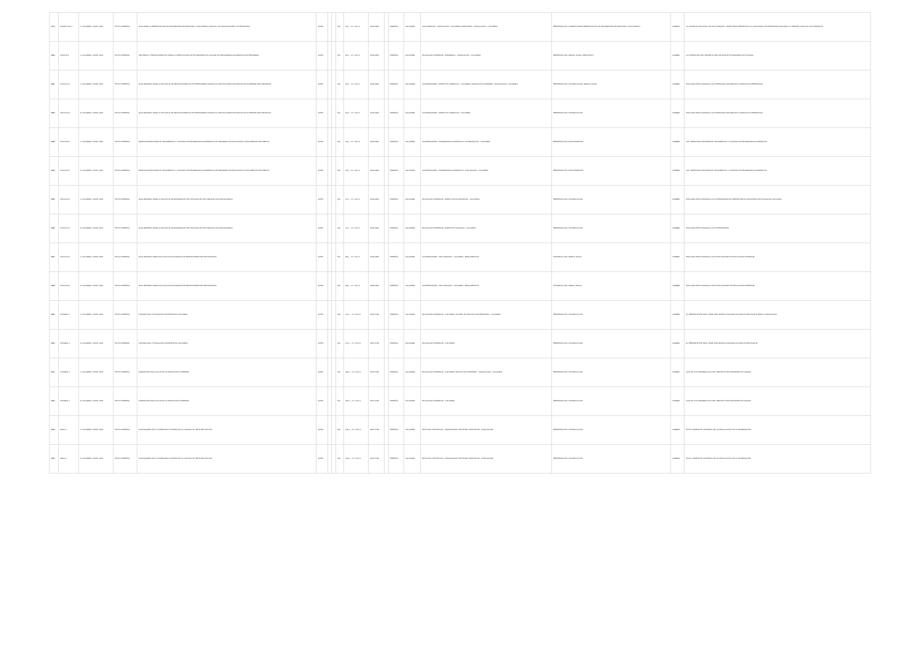| 9879 | 978-85-1174-1 | 1 COLOMBIA: ICFES, 2002 | TEXTO IMPRESO | GUÍA PARA LA PRESENTACIÓN DE PROGRAMAS DE MAESTRÍA Y DOCTORADO NUEVOS, ACTUALIZACIONES Y EXTENSIONES | ICFES | | | N/A | 56 p. ; 17 x 24 cm | 2002-0946 | | ESPAÑOL | COLOMBIA | DOCTORADOS - LEGISLACIÓN - COLOMBIA; MAESTRÍAS - LEGISLACIÓN - COLOMBIA | PRESENTACIÓN; FORMATO PARA PRESENTACIÓN DE PROGRAMAS DE MAESTRÍA Y DOCTORADO | 0009879 | LA COMISIÓN NACIONAL DE DOCTORADOS Y MAESTRÍAS PRESENTA A LA COMUNIDAD UNIVERSITARIA NACIONAL LA VERSIÓN FINAL DE LOS FORMATOS. |
| 9880 | 978-615-6 | 1 COLOMBIA: ICFES, 2002 | TEXTO IMPRESO | CRITERIOS Y PROCEDIMIENTOS PARA LA VERIFICACIÓN DE ESTÁNDARES DE CALIDAD DE PROGRAMAS ACADÉMICOS DE PREGRADO | ICFES | | | N/A | 66 p. ; 17 x 24 cm | 2002-0946 | | ESPAÑOL | COLOMBIA | EDUCACIÓN SUPERIOR - PREGRADO - LEGISLACIÓN - COLOMBIA | PRESENTACIÓN; MARCO LEGAL; PRINCIPIOS | 0009880 | LA EXPEDICIÓN DEL DECRETO 2566 DE 2003 DE ESTÁNDARES DE CALIDAD. |
| 9881 | 978-1174-3 | 1 COLOMBIA: ICFES, 2002 | TEXTO IMPRESO | GUÍA GENERAL PARA LA SOLICITUD DE RECONOCIMIENTO DE PERSONERÍA JURÍDICA A INSTITUCIONES DE EDUCACIÓN SUPERIOR (IES) PRIVADAS | ICFES | | | N/A | 66 p. ; 17 x 24 cm | 2002-0946 | | ESPAÑOL | COLOMBIA | UNIVERSIDADES - ASPECTOS JURÍDICOS - COLOMBIA; EDUCACIÓN SUPERIOR - LEGISLACIÓN - COLOMBIA | PRESENTACIÓN; INTRODUCCIÓN; MARCO LEGAL | 0009881 | ESTA GUÍA ESTÁ DIRIGIDA A LAS PERSONAS NATURALES O JURÍDICAS INTERESADAS. |
| 9882 | 978-1174-3 | 2 COLOMBIA: ICFES, 2002 | TEXTO IMPRESO | GUÍA GENERAL PARA LA SOLICITUD DE RECONOCIMIENTO DE PERSONERÍA JURÍDICA A INSTITUCIONES DE EDUCACIÓN SUPERIOR (IES) PRIVADAS | ICFES | | | N/A | 66 p. ; 17 x 24 cm | 2002-0946 | | ESPAÑOL | COLOMBIA | UNIVERSIDADES - ASPECTOS JURÍDICOS - COLOMBIA | PRESENTACIÓN; INTRODUCCIÓN | 0009882 | ESTA GUÍA ESTÁ DIRIGIDA A LAS PERSONAS NATURALES O JURÍDICAS INTERESADAS. |
| 9883 | 978-1174-5 | 1 COLOMBIA: ICFES, 2002 | TEXTO IMPRESO | ORIENTACIONES PARA EL SEGUIMIENTO Y CONTROL DE PROGRAMAS ACADÉMICOS DE PREGRADO EN EDUCACIÓN CON ACREDITACIÓN PREVIA | ICFES | | | N/A | 45 p. ; 17 x 24 cm | 2002-0946 | | ESPAÑOL | COLOMBIA | UNIVERSIDADES - PROGRAMAS ACADÉMICOS - ACREDITACIÓN - COLOMBIA | PRESENTACIÓN; ANTECEDENTES | 0009883 | LAS "ORIENTACIONES PARA EL SEGUIMIENTO Y CONTROL DE PROGRAMAS ACADÉMICOS". |
| 9884 | 978-1174-5 | 2 COLOMBIA: ICFES, 2002 | TEXTO IMPRESO | ORIENTACIONES PARA EL SEGUIMIENTO Y CONTROL DE PROGRAMAS ACADÉMICOS DE PREGRADO EN EDUCACIÓN CON ACREDITACIÓN PREVIA | ICFES | | | N/A | 45 p. ; 17 x 24 cm | 2002-0946 | | ESPAÑOL | COLOMBIA | UNIVERSIDADES - PROGRAMAS ACADÉMICOS - EVALUACIÓN - COLOMBIA | PRESENTACIÓN; ANTECEDENTES | 0009884 | LAS "ORIENTACIONES PARA EL SEGUIMIENTO Y CONTROL DE PROGRAMAS ACADÉMICOS". |
| 9885 | 978-1174-5 | 1 COLOMBIA: ICFES, 2002 | TEXTO IMPRESO | GUÍA GENERAL PARA LA SOLICITUD DE APROBACIÓN DEL ESTUDIO DE FACTIBILIDAD SOCIOECONÓMICA | ICFES | | | N/A | 74 p. ; 17 x 24 cm | 2002-0946 | | ESPAÑOL | COLOMBIA | EDUCACIÓN SUPERIOR - ASPECTOS ECONÓMICOS - COLOMBIA | PRESENTACIÓN; INTRODUCCIÓN | 0009885 | ESTA GUÍA ESTÁ DIRIGIDA A LOS INTERESADOS EN PRESENTAR AL MINISTERIO DE EDUCACIÓN NACIONAL. |
| 9886 | 978-1174-5 | 2 COLOMBIA: ICFES, 2002 | TEXTO IMPRESO | GUÍA GENERAL PARA LA SOLICITUD DE APROBACIÓN DEL ESTUDIO DE FACTIBILIDAD SOCIOECONÓMICA | ICFES | | | N/A | 74 p. ; 17 x 24 cm | 2002-0946 | | ESPAÑOL | COLOMBIA | EDUCACIÓN SUPERIOR - ASPECTOS SOCIALES - COLOMBIA | PRESENTACIÓN; INTRODUCCIÓN | 0009886 | ESTA GUÍA ESTÁ DIRIGIDA A LOS INTERESADOS. |
| 9887 | 978-1174-2 | 1 COLOMBIA: ICFES, 2002 | TEXTO IMPRESO | GUÍA GENERAL PARA SOLICITUD DE AUTORIZACIÓN PARA ESTABLECER SECCIONALES | ICFES | | | N/A | 68 p. ; 17 x 24 cm | 2002-0946 | | ESPAÑOL | COLOMBIA | UNIVERSIDADES - SECCIONALES - COLOMBIA - REGLAMENTOS | INTRODUCCIÓN; MARCO LEGAL | 0009887 | ESTA GUÍA ESTÁ DIRIGIDA A LAS INSTITUCIONES DE EDUCACIÓN SUPERIOR. |
| 9888 | 978-1174-2 | 2 COLOMBIA: ICFES, 2002 | TEXTO IMPRESO | GUÍA GENERAL PARA SOLICITUD DE AUTORIZACIÓN PARA ESTABLECER SECCIONALES | ICFES | | | N/A | 68 p. ; 17 x 24 cm | 2002-0946 | | ESPAÑOL | COLOMBIA | UNIVERSIDADES - SECCIONALES - COLOMBIA - REGLAMENTOS | INTRODUCCIÓN; MARCO LEGAL | 0009888 | ESTA GUÍA ESTÁ DIRIGIDA A LAS INSTITUCIONES DE EDUCACIÓN SUPERIOR. |
| 9889 | 978-9801-1 | 1 COLOMBIA: ICFES, 2003 | TEXTO IMPRESO | FLEXIBILIDAD Y EDUCACIÓN SUPERIOR EN COLOMBIA | ICFES | | | N/A | 117 p. ; 17 x 24 cm | 2457-5729 | | ESPAÑOL | COLOMBIA | EDUCACIÓN SUPERIOR - COLOMBIA; PLANES DE ESTUDIO UNIVERSITARIO - COLOMBIA | PRESENTACIÓN; INTRODUCCIÓN | 0009889 | EL PRESENTE ESTUDIO TIENE POR OBJETO ANALIZAR UN ASUNTO RELEVANTE PARA LA EDUCACIÓN. |
| 9890 | 978-9801-1 | 2 COLOMBIA: ICFES, 2003 | TEXTO IMPRESO | FLEXIBILIDAD Y EDUCACIÓN SUPERIOR EN COLOMBIA | ICFES | | | N/A | 117 p. ; 17 x 24 cm | 2457-5729 | | ESPAÑOL | COLOMBIA | EDUCACIÓN SUPERIOR - COLOMBIA | PRESENTACIÓN; INTRODUCCIÓN | 0009890 | EL PRESENTE ESTUDIO TIENE POR OBJETO ANALIZAR UN ASUNTO RELEVANTE. |
| 9891 | 978-9801-1 | 1 COLOMBIA: ICFES, 2003 | TEXTO IMPRESO | FORMACIÓN POR CICLOS EN LA EDUCACIÓN SUPERIOR | ICFES | | | N/A | 246 p. ; 17 x 24 cm | 2457-5729 | | ESPAÑOL | COLOMBIA | EDUCACIÓN SUPERIOR - COLOMBIA; EDUCACIÓN SUPERIOR - LEGISLACIÓN - COLOMBIA | PRESENTACIÓN; INTRODUCCIÓN | 0009891 | UNO DE LOS DESARROLLOS DEL PROYECTO ESTÁNDARES DE CALIDAD. |
| 9892 | 978-9801-1 | 2 COLOMBIA: ICFES, 2003 | TEXTO IMPRESO | FORMACIÓN POR CICLOS EN LA EDUCACIÓN SUPERIOR | ICFES | | | N/A | 246 p. ; 17 x 24 cm | 2457-5729 | | ESPAÑOL | COLOMBIA | EDUCACIÓN SUPERIOR - COLOMBIA | PRESENTACIÓN; INTRODUCCIÓN | 0009892 | UNO DE LOS DESARROLLOS DEL PROYECTO ESTÁNDARES DE CALIDAD. |
| 9893 | 958-0-1 | 1 COLOMBIA: ICFES, 2003 | TEXTO IMPRESO | LA BÚSQUEDA DE LA VISIBILIDAD A TRAVÉS DE LA CALIDAD: EL RETO DEL EDITOR | ICFES | | | N/A | 149 p. ; 17 x 24 cm | 2457-5729 | | ESPAÑOL | COLOMBIA | REVISTAS CIENTÍFICAS - FINANCIACIÓN; REVISTAS CIENTÍFICAS - EVALUACIÓN | PRESENTACIÓN; INTRODUCCIÓN | 0009893 | EN EL CAMBIANTE UNIVERSO DE LA CIRCULACIÓN DE LA INFORMACIÓN. |
| 9894 | 958-0-1 | 2 COLOMBIA: ICFES, 2003 | TEXTO IMPRESO | LA BÚSQUEDA DE LA VISIBILIDAD A TRAVÉS DE LA CALIDAD: EL RETO DEL EDITOR | ICFES | | | N/A | 149 p. ; 17 x 24 cm | 2457-5729 | | ESPAÑOL | COLOMBIA | REVISTAS CIENTÍFICAS - FINANCIACIÓN; REVISTAS CIENTÍFICAS - EVALUACIÓN | PRESENTACIÓN; INTRODUCCIÓN | 0009894 | EN EL CAMBIANTE UNIVERSO DE LA CIRCULACIÓN DE LA INFORMACIÓN. |